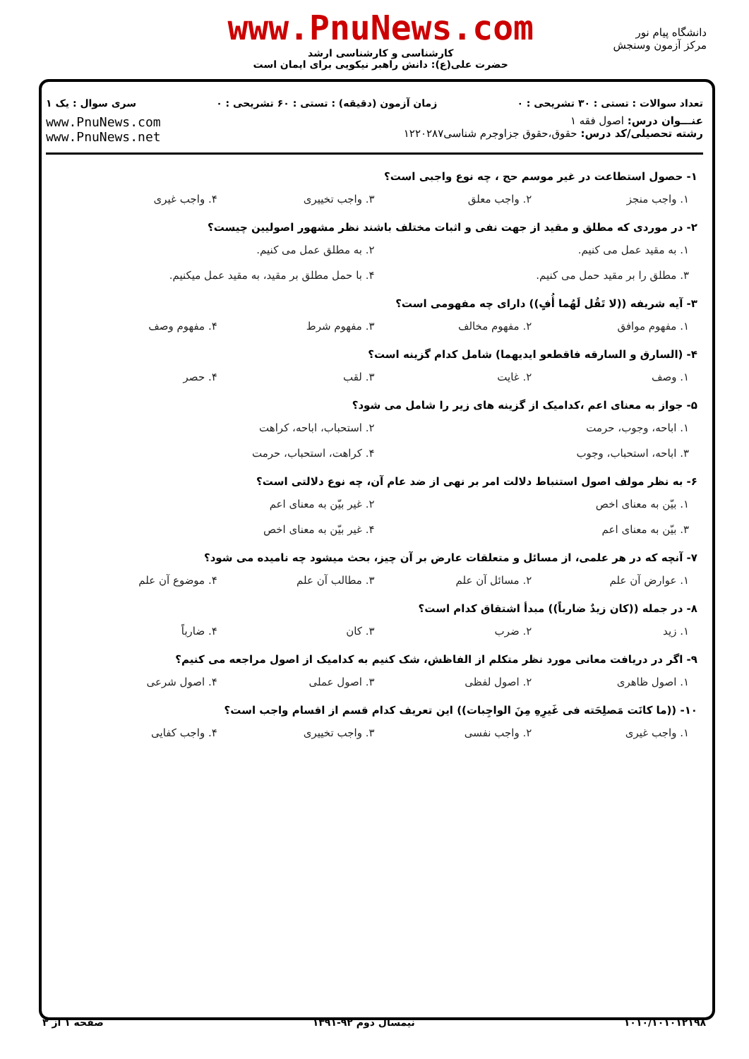دانشگاه پیام نور
مرکز آزمون وسنجش
www.PnuNews.com
کارشناسی و کارشناسی ارشد
حضرت علی(ع): دانش راهبر نیکویی برای ایمان است
تعداد سوالات : تستی : ۳۰ تشریحی : ۰ زمان آزمون (دقیقه) : تستی : ۶۰ تشریحی : ۰ سری سوال : یک ۱
عنـــوان درس: اصول فقه ۱
رشته تحصیلی/کد درس: حقوق،حقوق جزاوجرم شناسی۱۲۲۰۲۸۷
www.PnuNews.com
www.PnuNews.net
۱- حصول استطاعت در غیر موسم حج ، چه نوع واجبی است؟
۱. واجب منجز ۲. واجب معلق ۳. واجب تخییری ۴. واجب غیری
۲- در موردی که مطلق و مقید از جهت نفی و اثبات مختلف باشند نظر مشهور اصولیین چیست؟
۱. به مقید عمل می کنیم. ۲. به مطلق عمل می کنیم. ۳. مطلق را بر مقید حمل می کنیم. ۴. با حمل مطلق بر مقید، به مقید عمل میکنیم.
۳- آیه شریفه ((لا تَقُل لَهُما أُفٍ)) دارای چه مفهومی است؟
۱. مفهوم موافق ۲. مفهوم مخالف ۳. مفهوم شرط ۴. مفهوم وصف
۴- (السارق و السارقه فاقطعو ایدیهما) شامل کدام گزینه است؟
۱. وصف ۲. غایت ۳. لقب ۴. حصر
۵- جواز به معنای اعم ،کدامیک از گزینه های زیر را شامل می شود؟
۱. اباحه، وجوب، حرمت ۲. استحباب، اباحه، کراهت ۳. اباحه، استحباب، وجوب ۴. کراهت، استحباب، حرمت
۶- به نظر مولف اصول استنباط دلالت امر بر نهی از ضد عام آن، چه نوع دلالتی است؟
۱. بیّن به معنای اخص ۲. غیر بیّن به معنای اعم ۳. بیّن به معنای اعم ۴. غیر بیّن به معنای اخص
۷- آنچه که در هر علمی، از مسائل و متعلقات عارض بر آن چیز، بحث میشود چه نامیده می شود؟
۱. عوارض آن علم ۲. مسائل آن علم ۳. مطالب آن علم ۴. موضوع آن علم
۸- در جمله ((کان زیدٌ ضارباً)) مبدأ اشتقاق کدام است؟
۱. زید ۲. ضرب ۳. کان ۴. ضارباً
۹- اگر در دریافت معانی مورد نظر متکلم از الفاظش، شک کنیم به کدامیک از اصول مراجعه می کنیم؟
۱. اصول ظاهری ۲. اصول لفظی ۳. اصول عملی ۴. اصول شرعی
۱۰- ((ما کانَت مَصلِحَته فی غَیرِهِ مِنَ الواجِبات)) این تعریف کدام قسم از اقسام واجب است؟
۱. واجب غیری ۲. واجب نفسی ۳. واجب تخییری ۴. واجب کفایی
۱۰۱۰/۱۰۱۰۱۲۱۹۸ نیمسال دوم ۹۲-۱۳۹۱ صفحه ۱ از ۳